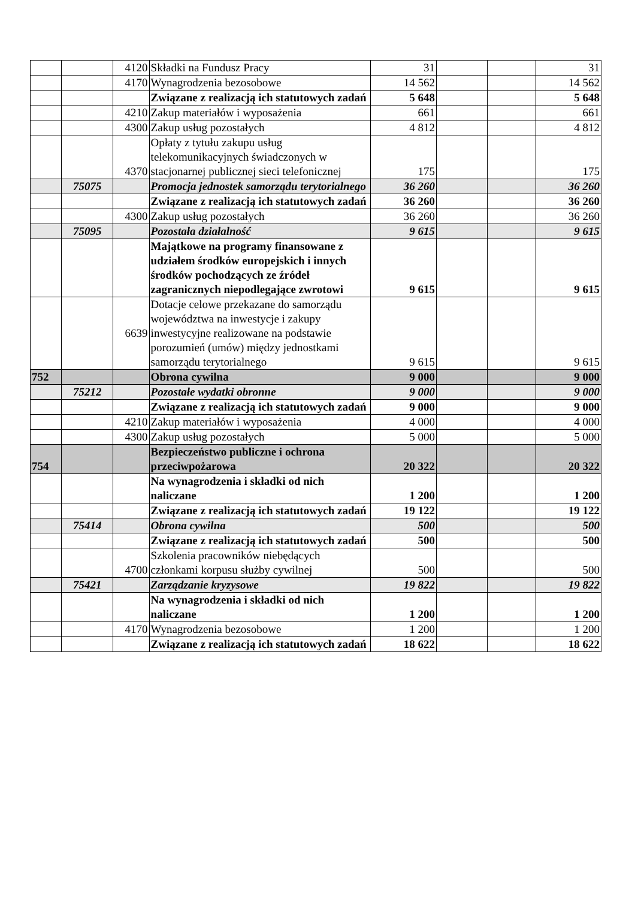| | | 4120 | Składki na Fundusz Pracy | 31 | | | 31 |
| | | 4170 | Wynagrodzenia bezosobowe | 14 562 | | | 14 562 |
| | | | Związane z realizacją ich statutowych zadań | 5 648 | | | 5 648 |
| | | 4210 | Zakup materiałów i wyposażenia | 661 | | | 661 |
| | | 4300 | Zakup usług pozostałych | 4 812 | | | 4 812 |
| | | 4370 | Opłaty z tytułu zakupu usług telekomunikacyjnych świadczonych w stacjonarnej publicznej sieci telefonicznej | 175 | | | 175 |
| | 75075 | | Promocja jednostek samorządu terytorialnego | 36 260 | | | 36 260 |
| | | | Związane z realizacją ich statutowych zadań | 36 260 | | | 36 260 |
| | | 4300 | Zakup usług pozostałych | 36 260 | | | 36 260 |
| | 75095 | | Pozostała działalność | 9 615 | | | 9 615 |
| | | | Majątkowe na programy finansowane z udziałem środków europejskich i innych środków pochodzących ze źródeł zagranicznych niepodlegające zwrotowi | 9 615 | | | 9 615 |
| | | 6639 | Dotacje celowe przekazane do samorządu województwa na inwestycje i zakupy inwestycyjne realizowane na podstawie porozumień (umów) między jednostkami samorządu terytorialnego | 9 615 | | | 9 615 |
| 752 | | | Obrona cywilna | 9 000 | | | 9 000 |
| | 75212 | | Pozostałe wydatki obronne | 9 000 | | | 9 000 |
| | | | Związane z realizacją ich statutowych zadań | 9 000 | | | 9 000 |
| | | 4210 | Zakup materiałów i wyposażenia | 4 000 | | | 4 000 |
| | | 4300 | Zakup usług pozostałych | 5 000 | | | 5 000 |
| 754 | | | Bezpieczeństwo publiczne i ochrona przeciwpożarowa | 20 322 | | | 20 322 |
| | | | Na wynagrodzenia i składki od nich naliczane | 1 200 | | | 1 200 |
| | | | Związane z realizacją ich statutowych zadań | 19 122 | | | 19 122 |
| | 75414 | | Obrona cywilna | 500 | | | 500 |
| | | | Związane z realizacją ich statutowych zadań | 500 | | | 500 |
| | | 4700 | Szkolenia pracowników niebędących członkami korpusu służby cywilnej | 500 | | | 500 |
| | 75421 | | Zarządzanie kryzysowe | 19 822 | | | 19 822 |
| | | | Na wynagrodzenia i składki od nich naliczane | 1 200 | | | 1 200 |
| | | 4170 | Wynagrodzenia bezosobowe | 1 200 | | | 1 200 |
| | | | Związane z realizacją ich statutowych zadań | 18 622 | | | 18 622 |